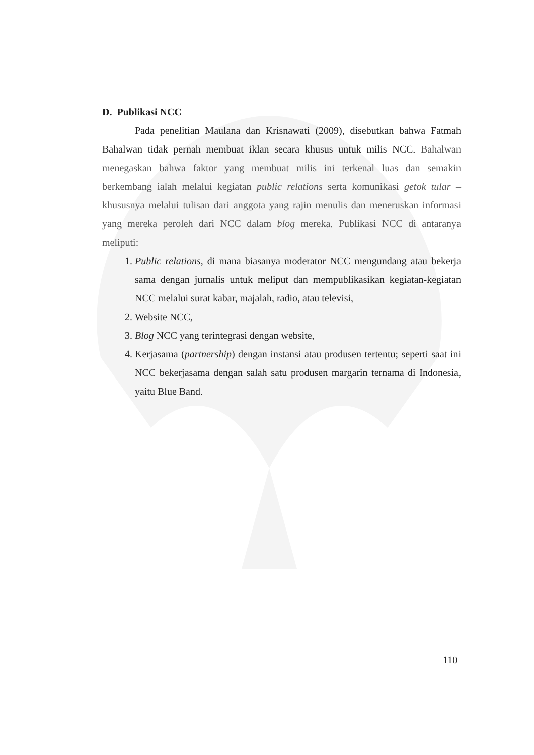D. Publikasi NCC
Pada penelitian Maulana dan Krisnawati (2009), disebutkan bahwa Fatmah Bahalwan tidak pernah membuat iklan secara khusus untuk milis NCC. Bahalwan menegaskan bahwa faktor yang membuat milis ini terkenal luas dan semakin berkembang ialah melalui kegiatan public relations serta komunikasi getok tular –khususnya melalui tulisan dari anggota yang rajin menulis dan meneruskan informasi yang mereka peroleh dari NCC dalam blog mereka. Publikasi NCC di antaranya meliputi:
1. Public relations, di mana biasanya moderator NCC mengundang atau bekerja sama dengan jurnalis untuk meliput dan mempublikasikan kegiatan-kegiatan NCC melalui surat kabar, majalah, radio, atau televisi,
2. Website NCC,
3. Blog NCC yang terintegrasi dengan website,
4. Kerjasama (partnership) dengan instansi atau produsen tertentu; seperti saat ini NCC bekerjasama dengan salah satu produsen margarin ternama di Indonesia, yaitu Blue Band.
110